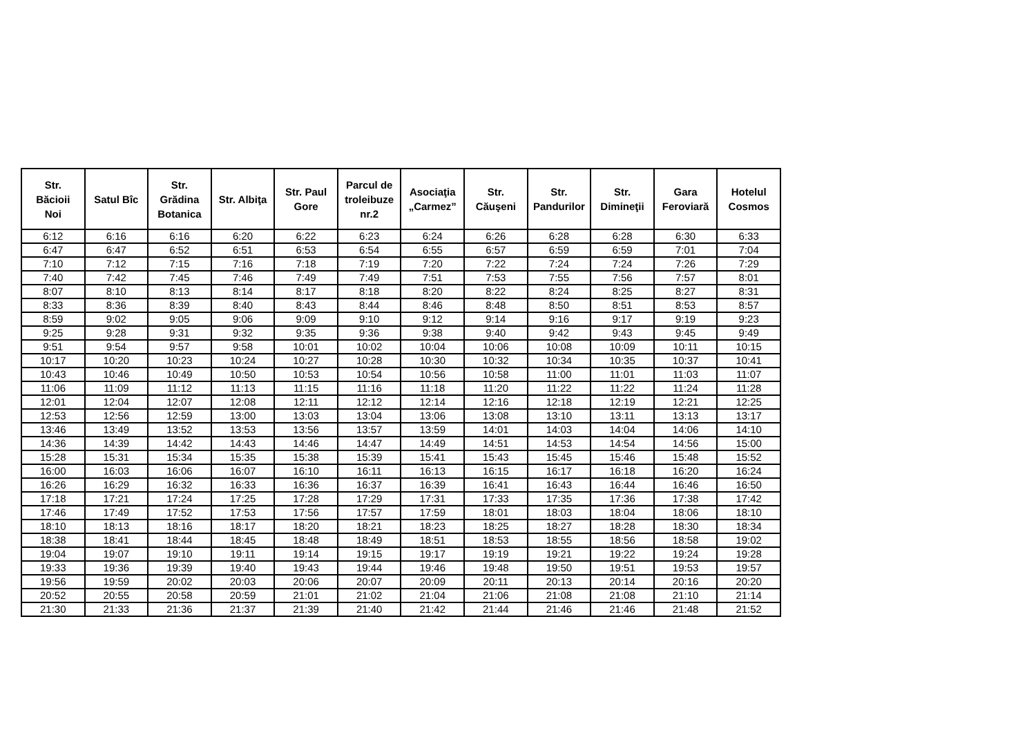| Str. Băcioii Noi | Satul Bîc | Str. Grădina Botanica | Str. Albiţa | Str. Paul Gore | Parcul de troleibuze nr.2 | Asociaţia „Carmez” | Str. Căuşeni | Str. Pandurilor | Str. Dimineţii | Gara Feroviară | Hotelul Cosmos |
| --- | --- | --- | --- | --- | --- | --- | --- | --- | --- | --- | --- |
| 6:12 | 6:16 | 6:16 | 6:20 | 6:22 | 6:23 | 6:24 | 6:26 | 6:28 | 6:28 | 6:30 | 6:33 |
| 6:47 | 6:47 | 6:52 | 6:51 | 6:53 | 6:54 | 6:55 | 6:57 | 6:59 | 6:59 | 7:01 | 7:04 |
| 7:10 | 7:12 | 7:15 | 7:16 | 7:18 | 7:19 | 7:20 | 7:22 | 7:24 | 7:24 | 7:26 | 7:29 |
| 7:40 | 7:42 | 7:45 | 7:46 | 7:49 | 7:49 | 7:51 | 7:53 | 7:55 | 7:56 | 7:57 | 8:01 |
| 8:07 | 8:10 | 8:13 | 8:14 | 8:17 | 8:18 | 8:20 | 8:22 | 8:24 | 8:25 | 8:27 | 8:31 |
| 8:33 | 8:36 | 8:39 | 8:40 | 8:43 | 8:44 | 8:46 | 8:48 | 8:50 | 8:51 | 8:53 | 8:57 |
| 8:59 | 9:02 | 9:05 | 9:06 | 9:09 | 9:10 | 9:12 | 9:14 | 9:16 | 9:17 | 9:19 | 9:23 |
| 9:25 | 9:28 | 9:31 | 9:32 | 9:35 | 9:36 | 9:38 | 9:40 | 9:42 | 9:43 | 9:45 | 9:49 |
| 9:51 | 9:54 | 9:57 | 9:58 | 10:01 | 10:02 | 10:04 | 10:06 | 10:08 | 10:09 | 10:11 | 10:15 |
| 10:17 | 10:20 | 10:23 | 10:24 | 10:27 | 10:28 | 10:30 | 10:32 | 10:34 | 10:35 | 10:37 | 10:41 |
| 10:43 | 10:46 | 10:49 | 10:50 | 10:53 | 10:54 | 10:56 | 10:58 | 11:00 | 11:01 | 11:03 | 11:07 |
| 11:06 | 11:09 | 11:12 | 11:13 | 11:15 | 11:16 | 11:18 | 11:20 | 11:22 | 11:22 | 11:24 | 11:28 |
| 12:01 | 12:04 | 12:07 | 12:08 | 12:11 | 12:12 | 12:14 | 12:16 | 12:18 | 12:19 | 12:21 | 12:25 |
| 12:53 | 12:56 | 12:59 | 13:00 | 13:03 | 13:04 | 13:06 | 13:08 | 13:10 | 13:11 | 13:13 | 13:17 |
| 13:46 | 13:49 | 13:52 | 13:53 | 13:56 | 13:57 | 13:59 | 14:01 | 14:03 | 14:04 | 14:06 | 14:10 |
| 14:36 | 14:39 | 14:42 | 14:43 | 14:46 | 14:47 | 14:49 | 14:51 | 14:53 | 14:54 | 14:56 | 15:00 |
| 15:28 | 15:31 | 15:34 | 15:35 | 15:38 | 15:39 | 15:41 | 15:43 | 15:45 | 15:46 | 15:48 | 15:52 |
| 16:00 | 16:03 | 16:06 | 16:07 | 16:10 | 16:11 | 16:13 | 16:15 | 16:17 | 16:18 | 16:20 | 16:24 |
| 16:26 | 16:29 | 16:32 | 16:33 | 16:36 | 16:37 | 16:39 | 16:41 | 16:43 | 16:44 | 16:46 | 16:50 |
| 17:18 | 17:21 | 17:24 | 17:25 | 17:28 | 17:29 | 17:31 | 17:33 | 17:35 | 17:36 | 17:38 | 17:42 |
| 17:46 | 17:49 | 17:52 | 17:53 | 17:56 | 17:57 | 17:59 | 18:01 | 18:03 | 18:04 | 18:06 | 18:10 |
| 18:10 | 18:13 | 18:16 | 18:17 | 18:20 | 18:21 | 18:23 | 18:25 | 18:27 | 18:28 | 18:30 | 18:34 |
| 18:38 | 18:41 | 18:44 | 18:45 | 18:48 | 18:49 | 18:51 | 18:53 | 18:55 | 18:56 | 18:58 | 19:02 |
| 19:04 | 19:07 | 19:10 | 19:11 | 19:14 | 19:15 | 19:17 | 19:19 | 19:21 | 19:22 | 19:24 | 19:28 |
| 19:33 | 19:36 | 19:39 | 19:40 | 19:43 | 19:44 | 19:46 | 19:48 | 19:50 | 19:51 | 19:53 | 19:57 |
| 19:56 | 19:59 | 20:02 | 20:03 | 20:06 | 20:07 | 20:09 | 20:11 | 20:13 | 20:14 | 20:16 | 20:20 |
| 20:52 | 20:55 | 20:58 | 20:59 | 21:01 | 21:02 | 21:04 | 21:06 | 21:08 | 21:08 | 21:10 | 21:14 |
| 21:30 | 21:33 | 21:36 | 21:37 | 21:39 | 21:40 | 21:42 | 21:44 | 21:46 | 21:46 | 21:48 | 21:52 |